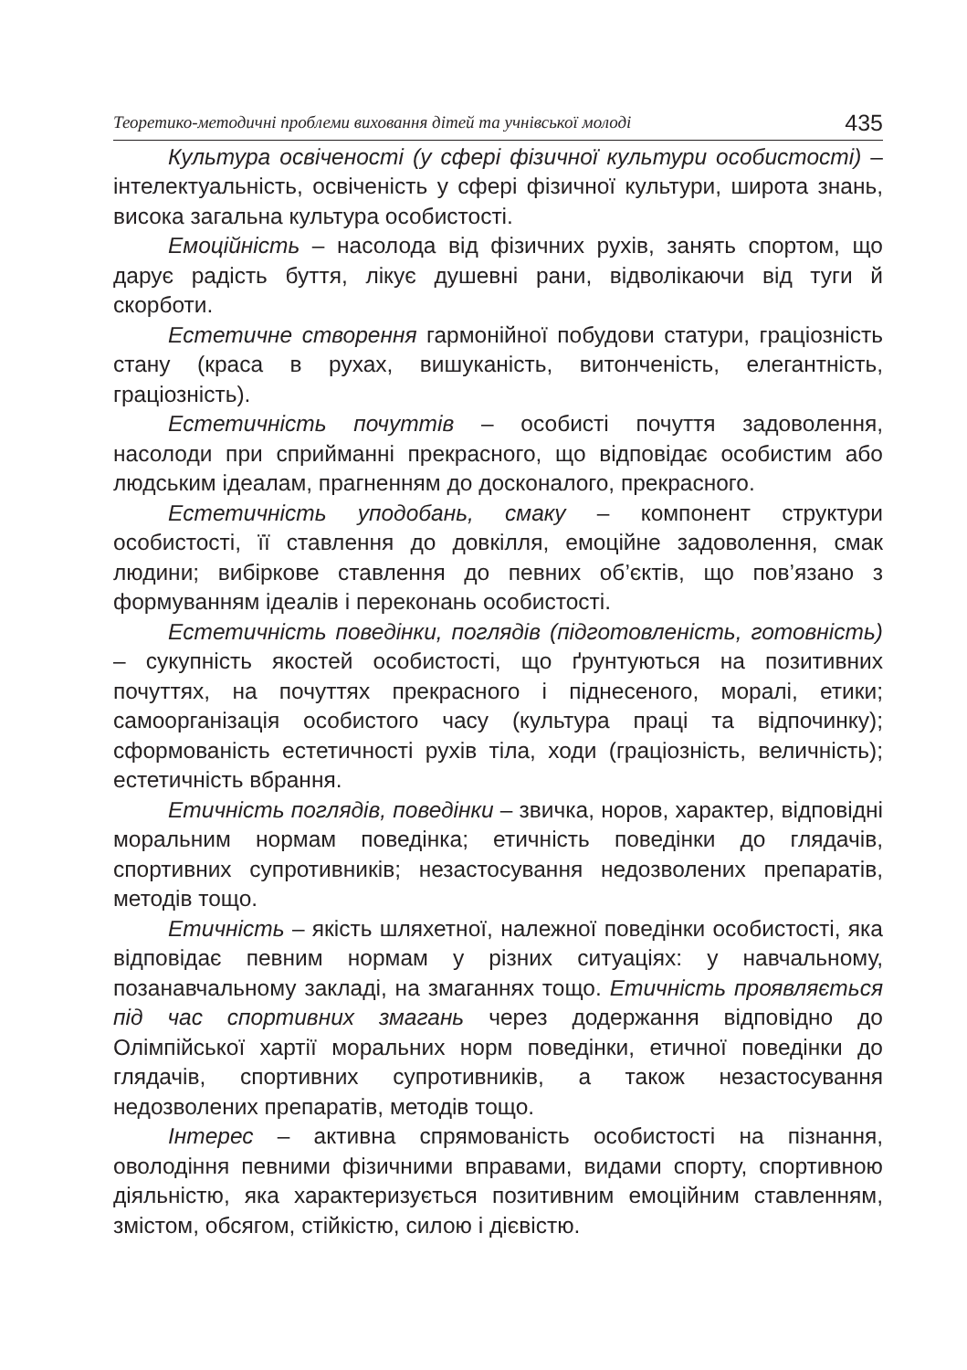Теоретико-методичні проблеми виховання дітей та учнівської молоді 435
Культура освіченості (у сфері фізичної культури особистості) – інтелектуальність, освіченість у сфері фізичної культури, широта знань, висока загальна культура особистості.
Емоційність – насолода від фізичних рухів, занять спортом, що дарує радість буття, лікує душевні рани, відволікаючи від туги й скорботи.
Естетичне створення гармонійної побудови статури, граціозність стану (краса в рухах, вишуканість, витонченість, елегантність, граціозність).
Естетичність почуттів – особисті почуття задоволення, насолоди при сприйманні прекрасного, що відповідає особистим або людським ідеалам, прагненням до досконалого, прекрасного.
Естетичність уподобань, смаку – компонент структури особистості, її ставлення до довкілля, емоційне задоволення, смак людини; вибіркове ставлення до певних об’єктів, що пов’язано з формуванням ідеалів і переконань особистості.
Естетичність поведінки, поглядів (підготовленість, готовність) – сукупність якостей особистості, що ґрунтуються на позитивних почуттях, на почуттях прекрасного і піднесеного, моралі, етики; самоорганізація особистого часу (культура праці та відпочинку); сформованість естетичності рухів тіла, ходи (граціозність, величність); естетичність вбрання.
Етичність поглядів, поведінки – звичка, норов, характер, відповідні моральним нормам поведінка; етичність поведінки до глядачів, спортивних супротивників; незастосування недозволених препаратів, методів тощо.
Етичність – якість шляхетної, належної поведінки особистості, яка відповідає певним нормам у різних ситуаціях: у навчальному, позанавчальному закладі, на змаганнях тощо. Етичність проявляється під час спортивних змагань через додержання відповідно до Олімпійської хартії моральних норм поведінки, етичної поведінки до глядачів, спортивних супротивників, а також незастосування недозволених препаратів, методів тощо.
Інтерес – активна спрямованість особистості на пізнання, оволодіння певними фізичними вправами, видами спорту, спортивною діяльністю, яка характеризується позитивним емоційним ставленням, змістом, обсягом, стійкістю, силою і дієвістю.